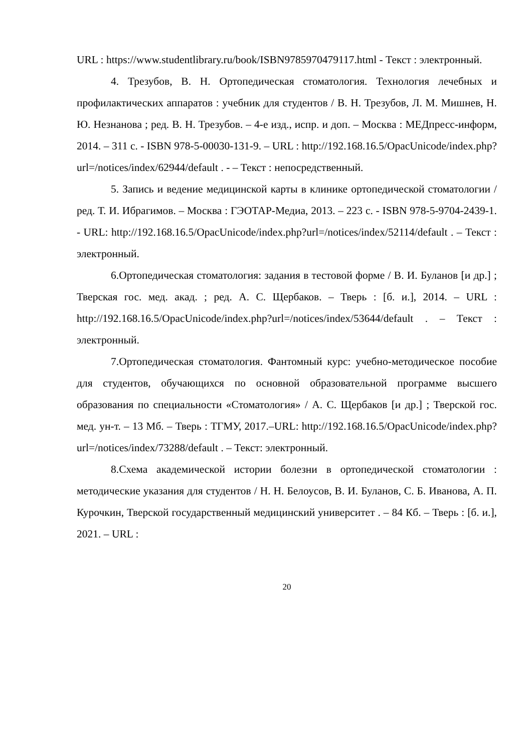URL : https://www.studentlibrary.ru/book/ISBN9785970479117.html - Текст : электронный.
4. Трезубов, В. Н. Ортопедическая стоматология. Технология лечебных и профилактических аппаратов : учебник для студентов / В. Н. Трезубов, Л. М. Мишнев, Н. Ю. Незнанова ; ред. В. Н. Трезубов. – 4-е изд., испр. и доп. – Москва : МЕДпресс-информ, 2014. – 311 с. - ISBN 978-5-00030-131-9. – URL : http://192.168.16.5/OpacUnicode/index.php?url=/notices/index/62944/default . - – Текст : непосредственный.
5. Запись и ведение медицинской карты в клинике ортопедической стоматологии / ред. Т. И. Ибрагимов. – Москва : ГЭОТАР-Медиа, 2013. – 223 с. - ISBN 978-5-9704-2439-1. - URL: http://192.168.16.5/OpacUnicode/index.php?url=/notices/index/52114/default . – Текст : электронный.
6.Ортопедическая стоматология: задания в тестовой форме / В. И. Буланов [и др.] ; Тверская гос. мед. акад. ; ред. А. С. Щербаков. – Тверь : [б. и.], 2014. – URL : http://192.168.16.5/OpacUnicode/index.php?url=/notices/index/53644/default . – Текст : электронный.
7.Ортопедическая стоматология. Фантомный курс: учебно-методическое пособие для студентов, обучающихся по основной образовательной программе высшего образования по специальности «Стоматология» / А. С. Щербаков [и др.] ; Тверской гос. мед. ун-т. – 13 Мб. – Тверь : ТГМУ, 2017.–URL: http://192.168.16.5/OpacUnicode/index.php?url=/notices/index/73288/default . – Текст: электронный.
8.Схема академической истории болезни в ортопедической стоматологии : методические указания для студентов / Н. Н. Белоусов, В. И. Буланов, С. Б. Иванова, А. П. Курочкин, Тверской государственный медицинский университет . – 84 Кб. – Тверь : [б. и.], 2021. – URL :
20